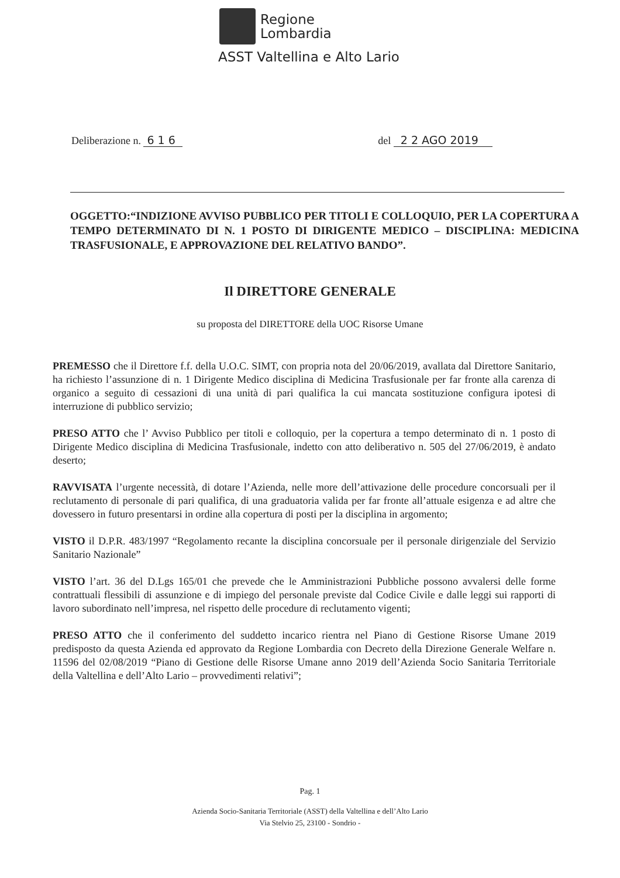Regione
Lombardia
ASST Valtellina e Alto Lario
Deliberazione n. 6 1 6 del 2 2 AGO 2019
OGGETTO:“INDIZIONE AVVISO PUBBLICO PER TITOLI E COLLOQUIO, PER LA COPERTURA A TEMPO DETERMINATO DI N. 1 POSTO DI DIRIGENTE MEDICO – DISCIPLINA: MEDICINA TRASFUSIONALE, E APPROVAZIONE DEL RELATIVO BANDO”.
Il DIRETTORE GENERALE
su proposta del DIRETTORE della UOC Risorse Umane
PREMESSO che il Direttore f.f. della U.O.C. SIMT, con propria nota del 20/06/2019, avallata dal Direttore Sanitario, ha richiesto l’assunzione di n. 1 Dirigente Medico disciplina di Medicina Trasfusionale per far fronte alla carenza di organico a seguito di cessazioni di una unità di pari qualifica la cui mancata sostituzione configura ipotesi di interruzione di pubblico servizio;
PRESO ATTO che l’ Avviso Pubblico per titoli e colloquio, per la copertura a tempo determinato di n. 1 posto di Dirigente Medico disciplina di Medicina Trasfusionale, indetto con atto deliberativo n. 505 del 27/06/2019, è andato deserto;
RAVVISATA l’urgente necessità, di dotare l’Azienda, nelle more dell’attivazione delle procedure concorsuali per il reclutamento di personale di pari qualifica, di una graduatoria valida per far fronte all’attuale esigenza e ad altre che dovessero in futuro presentarsi in ordine alla copertura di posti per la disciplina in argomento;
VISTO il D.P.R. 483/1997 “Regolamento recante la disciplina concorsuale per il personale dirigenziale del Servizio Sanitario Nazionale”
VISTO l’art. 36 del D.Lgs 165/01 che prevede che le Amministrazioni Pubbliche possono avvalersi delle forme contrattuali flessibili di assunzione e di impiego del personale previste dal Codice Civile e dalle leggi sui rapporti di lavoro subordinato nell’impresa, nel rispetto delle procedure di reclutamento vigenti;
PRESO ATTO che il conferimento del suddetto incarico rientra nel Piano di Gestione Risorse Umane 2019 predisposto da questa Azienda ed approvato da Regione Lombardia con Decreto della Direzione Generale Welfare n. 11596 del 02/08/2019 “Piano di Gestione delle Risorse Umane anno 2019 dell’Azienda Socio Sanitaria Territoriale della Valtellina e dell’Alto Lario – provvedimenti relativi”;
Pag. 1
Azienda Socio-Sanitaria Territoriale (ASST) della Valtellina e dell’Alto Lario
Via Stelvio 25, 23100 - Sondrio -